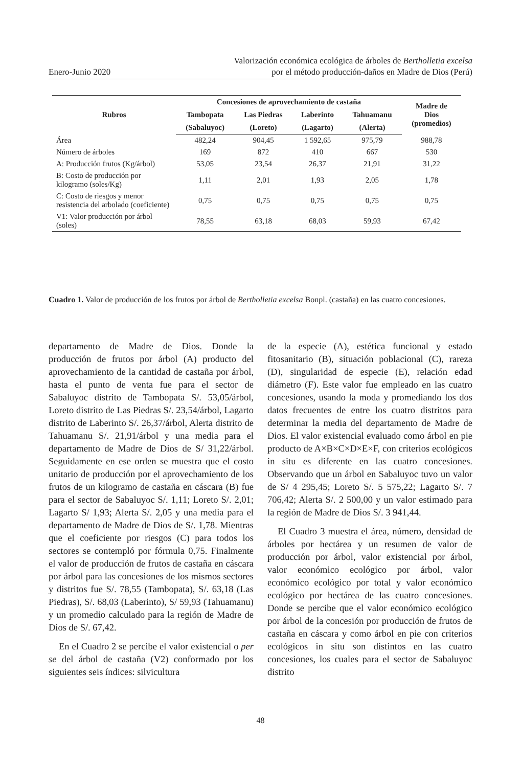Enero-Junio 2020 Valorización económica ecológica de árboles de Bertholletia excelsa
por el método producción-daños en Madre de Dios (Perú)
| Rubros | Concesiones de aprovechamiento de castaña | | | | Madre de Dios (promedios) |
| --- | --- | --- | --- | --- | --- |
| | Tambopata | Las Piedras | Laberinto | Tahuamanu | |
| | (Sabaluyoc) | (Loreto) | (Lagarto) | (Alerta) | |
| Área | 482,24 | 904,45 | 1 592,65 | 975,79 | 988,78 |
| Número de árboles | 169 | 872 | 410 | 667 | 530 |
| A: Producción frutos (Kg/árbol) | 53,05 | 23,54 | 26,37 | 21,91 | 31,22 |
| B: Costo de producción por kilogramo (soles/Kg) | 1,11 | 2,01 | 1,93 | 2,05 | 1,78 |
| C: Costo de riesgos y menor resistencia del arbolado (coeficiente) | 0,75 | 0,75 | 0,75 | 0,75 | 0,75 |
| V1: Valor producción por árbol (soles) | 78,55 | 63,18 | 68,03 | 59,93 | 67,42 |
Cuadro 1. Valor de producción de los frutos por árbol de Bertholletia excelsa Bonpl. (castaña) en las cuatro concesiones.
departamento de Madre de Dios. Donde la producción de frutos por árbol (A) producto del aprovechamiento de la cantidad de castaña por árbol, hasta el punto de venta fue para el sector de Sabaluyoc distrito de Tambopata S/. 53,05/árbol, Loreto distrito de Las Piedras S/. 23,54/árbol, Lagarto distrito de Laberinto S/. 26,37/árbol, Alerta distrito de Tahuamanu S/. 21,91/árbol y una media para el departamento de Madre de Dios de S/ 31,22/árbol. Seguidamente en ese orden se muestra que el costo unitario de producción por el aprovechamiento de los frutos de un kilogramo de castaña en cáscara (B) fue para el sector de Sabaluyoc S/. 1,11; Loreto S/. 2,01; Lagarto S/ 1,93; Alerta S/. 2,05 y una media para el departamento de Madre de Dios de S/. 1,78. Mientras que el coeficiente por riesgos (C) para todos los sectores se contempló por fórmula 0,75. Finalmente el valor de producción de frutos de castaña en cáscara por árbol para las concesiones de los mismos sectores y distritos fue S/. 78,55 (Tambopata), S/. 63,18 (Las Piedras), S/. 68,03 (Laberinto), S/ 59,93 (Tahuamanu) y un promedio calculado para la región de Madre de Dios de S/. 67,42.
En el Cuadro 2 se percibe el valor existencial o per se del árbol de castaña (V2) conformado por los siguientes seis índices: silvicultura
de la especie (A), estética funcional y estado fitosanitario (B), situación poblacional (C), rareza (D), singularidad de especie (E), relación edad diámetro (F). Este valor fue empleado en las cuatro concesiones, usando la moda y promediando los dos datos frecuentes de entre los cuatro distritos para determinar la media del departamento de Madre de Dios. El valor existencial evaluado como árbol en pie producto de A×B×C×D×E×F, con criterios ecológicos in situ es diferente en las cuatro concesiones. Observando que un árbol en Sabaluyoc tuvo un valor de S/ 4 295,45; Loreto S/. 5 575,22; Lagarto S/. 7 706,42; Alerta S/. 2 500,00 y un valor estimado para la región de Madre de Dios S/. 3 941,44.
El Cuadro 3 muestra el área, número, densidad de árboles por hectárea y un resumen de valor de producción por árbol, valor existencial por árbol, valor económico ecológico por árbol, valor económico ecológico por total y valor económico ecológico por hectárea de las cuatro concesiones. Donde se percibe que el valor económico ecológico por árbol de la concesión por producción de frutos de castaña en cáscara y como árbol en pie con criterios ecológicos in situ son distintos en las cuatro concesiones, los cuales para el sector de Sabaluyoc distrito
48